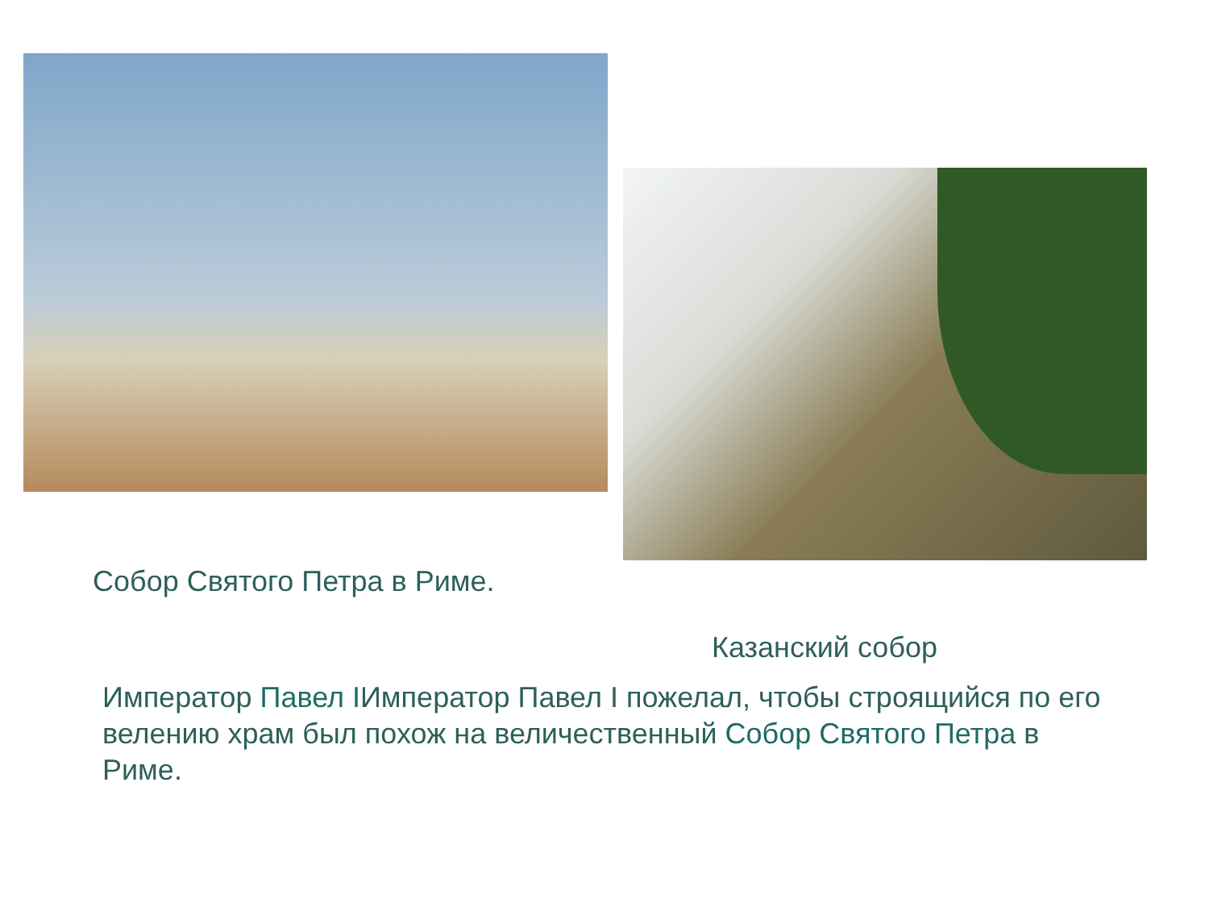Собор Святого Петра в Риме.
Казанский собор
Император Павел IИмператор Павел I пожелал, чтобы строящийся по его велению храм был похож на величественный Собор Святого Петра в Риме.